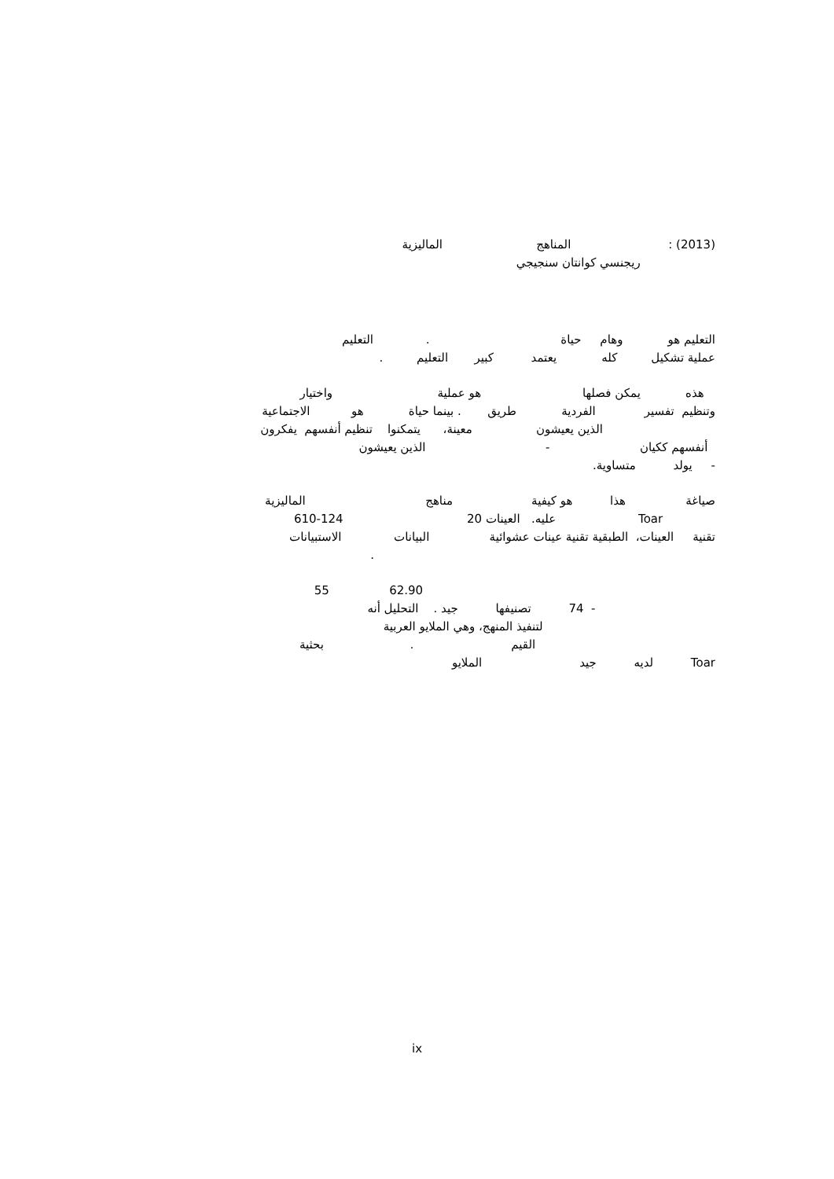(2013) : المناهج الماليزية
ريجنسي كوانتان سنجيجي
التعليم هو وهام حياة . التعليم
عملية تشكيل كله يعتمد كبير التعليم .
هذه يمكن فصلها هو عملية واختيار
وتنظيم تفسير الفردية طريق . بينما حياة هو الاجتماعية
الذين يعيشون معينة، يتمكنوا تنظيم أنفسهم يفكرون
أنفسهم ككيان - الذين يعيشون
- يولد متساوية.
صياغة هذا هو كيفية مناهج الماليزية
Toar عليه. العينات 20 124-610
تقنية العينات، الطبقية تقنية عينات عشوائية البيانات الاستبيانات
.
62.90 55
- 74 تصنيفها جيد . التحليل أنه
لتنفيذ المنهج، وهي الملايو العربية
القيم . بحثية
Toar لديه جيد الملايو
ix